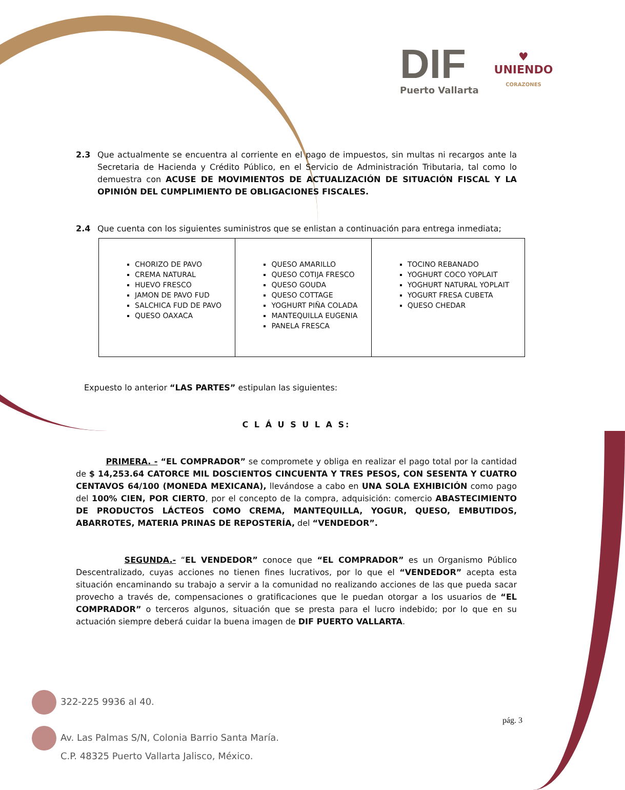DIF
Puerto Vallarta
♥
UNIENDO
CORAZONES
2.3 Que actualmente se encuentra al corriente en el pago de impuestos, sin multas ni recargos ante la Secretaria de Hacienda y Crédito Público, en el Servicio de Administración Tributaria, tal como lo demuestra con ACUSE DE MOVIMIENTOS DE ACTUALIZACIÓN DE SITUACIÓN FISCAL Y LA OPINIÓN DEL CUMPLIMIENTO DE OBLIGACIONES FISCALES.
2.4 Que cuenta con los siguientes suministros que se enlistan a continuación para entrega inmediata;
| CHORIZO DE PAVO CREMA NATURAL HUEVO FRESCO JAMON DE PAVO FUD SALCHICA FUD DE PAVO QUESO OAXACA | QUESO AMARILLO QUESO COTIJA FRESCO QUESO GOUDA QUESO COTTAGE YOGHURT PIÑA COLADA MANTEQUILLA EUGENIA PANELA FRESCA | TOCINO REBANADO YOGHURT COCO YOPLAIT YOGHURT NATURAL YOPLAIT YOGURT FRESA CUBETA QUESO CHEDAR |
Expuesto lo anterior “LAS PARTES” estipulan las siguientes:
C L Á U S U L A S:
PRIMERA. - “EL COMPRADOR” se compromete y obliga en realizar el pago total por la cantidad de $ 14,253.64 CATORCE MIL DOSCIENTOS CINCUENTA Y TRES PESOS, CON SESENTA Y CUATRO CENTAVOS 64/100 (MONEDA MEXICANA), llevándose a cabo en UNA SOLA EXHIBICIÓN como pago del 100% CIEN, POR CIERTO, por el concepto de la compra, adquisición: comercio ABASTECIMIENTO DE PRODUCTOS LÁCTEOS COMO CREMA, MANTEQUILLA, YOGUR, QUESO, EMBUTIDOS, ABARROTES, MATERIA PRINAS DE REPOSTERÍA, del “VENDEDOR”.
SEGUNDA.- “EL VENDEDOR” conoce que “EL COMPRADOR” es un Organismo Público Descentralizado, cuyas acciones no tienen fines lucrativos, por lo que el “VENDEDOR” acepta esta situación encaminando su trabajo a servir a la comunidad no realizando acciones de las que pueda sacar provecho a través de, compensaciones o gratificaciones que le puedan otorgar a los usuarios de “EL COMPRADOR” o terceros algunos, situación que se presta para el lucro indebido; por lo que en su actuación siempre deberá cuidar la buena imagen de DIF PUERTO VALLARTA.
322-225 9936 al 40.
Av. Las Palmas S/N, Colonia Barrio Santa María.
C.P. 48325 Puerto Vallarta Jalisco, México.
pág. 3